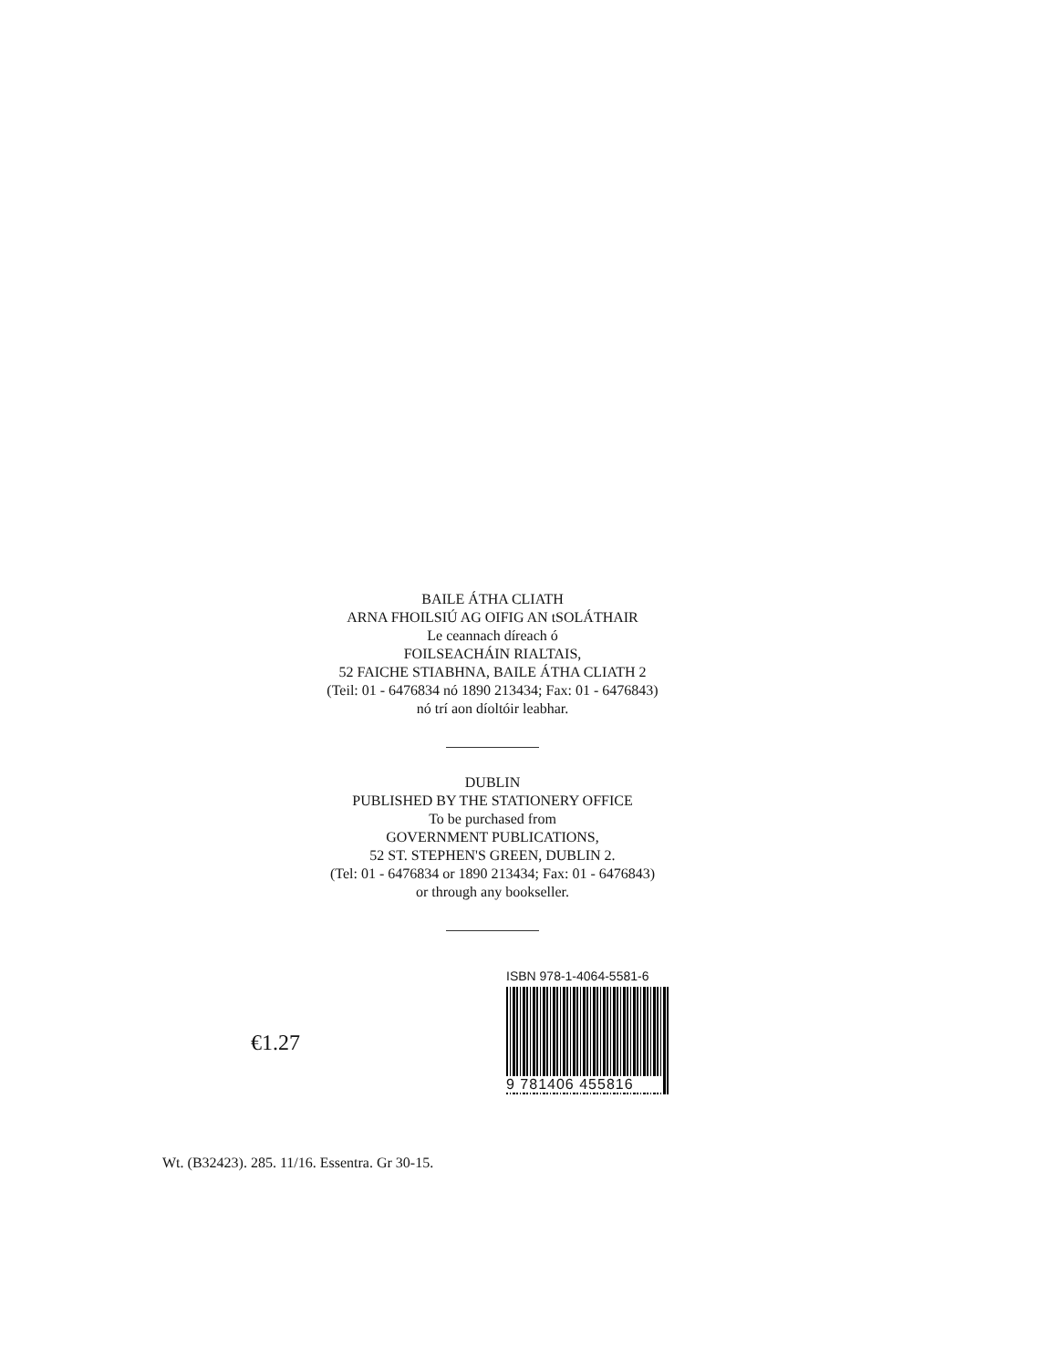BAILE ÁTHA CLIATH
ARNA FHOILSIÚ AG OIFIG AN tSOLÁTHAIR
Le ceannach díreach ó
FOILSEACHÁIN RIALTAIS,
52 FAICHE STIABHNA, BAILE ÁTHA CLIATH 2
(Teil: 01 - 6476834 nó 1890 213434; Fax: 01 - 6476843)
nó trí aon díoltóir leabhar.
DUBLIN
PUBLISHED BY THE STATIONERY OFFICE
To be purchased from
GOVERNMENT PUBLICATIONS,
52 ST. STEPHEN'S GREEN, DUBLIN 2.
(Tel: 01 - 6476834 or 1890 213434; Fax: 01 - 6476843)
or through any bookseller.
€1.27
ISBN 978-1-4064-5581-6
9 781406 455816
Wt. (B32423). 285. 11/16. Essentra. Gr 30-15.